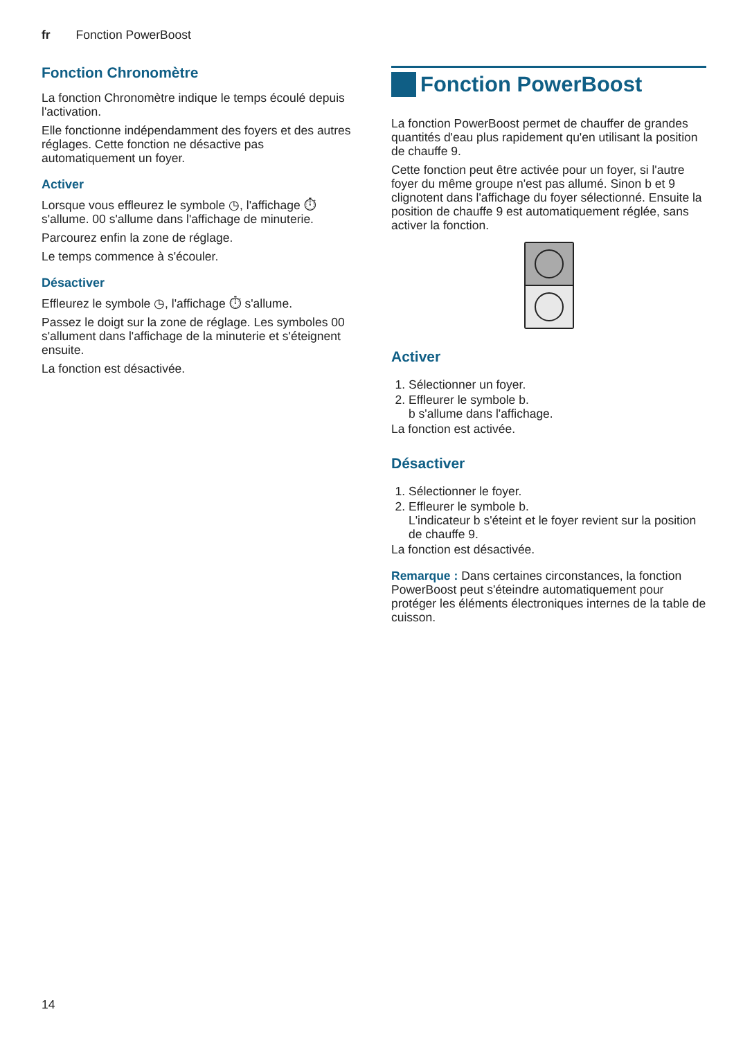fr Fonction PowerBoost
Fonction Chronomètre
La fonction Chronomètre indique le temps écoulé depuis l'activation.
Elle fonctionne indépendamment des foyers et des autres réglages. Cette fonction ne désactive pas automatiquement un foyer.
Activer
Lorsque vous effleurez le symbole ◷, l'affichage ⏱ s'allume. 00 s'allume dans l'affichage de minuterie.
Parcourez enfin la zone de réglage.
Le temps commence à s'écouler.
Désactiver
Effleurez le symbole ◷, l'affichage ⏱ s'allume.
Passez le doigt sur la zone de réglage. Les symboles 00 s'allument dans l'affichage de la minuterie et s'éteignent ensuite.
La fonction est désactivée.
Fonction PowerBoost
La fonction PowerBoost permet de chauffer de grandes quantités d'eau plus rapidement qu'en utilisant la position de chauffe 9.
Cette fonction peut être activée pour un foyer, si l'autre foyer du même groupe n'est pas allumé. Sinon b et 9 clignotent dans l'affichage du foyer sélectionné. Ensuite la position de chauffe 9 est automatiquement réglée, sans activer la fonction.
Activer
1. Sélectionner un foyer.
2. Effleurer le symbole b.
b s'allume dans l'affichage.
La fonction est activée.
Désactiver
1. Sélectionner le foyer.
2. Effleurer le symbole b.
L'indicateur b s'éteint et le foyer revient sur la position de chauffe 9.
La fonction est désactivée.
Remarque : Dans certaines circonstances, la fonction PowerBoost peut s'éteindre automatiquement pour protéger les éléments électroniques internes de la table de cuisson.
14